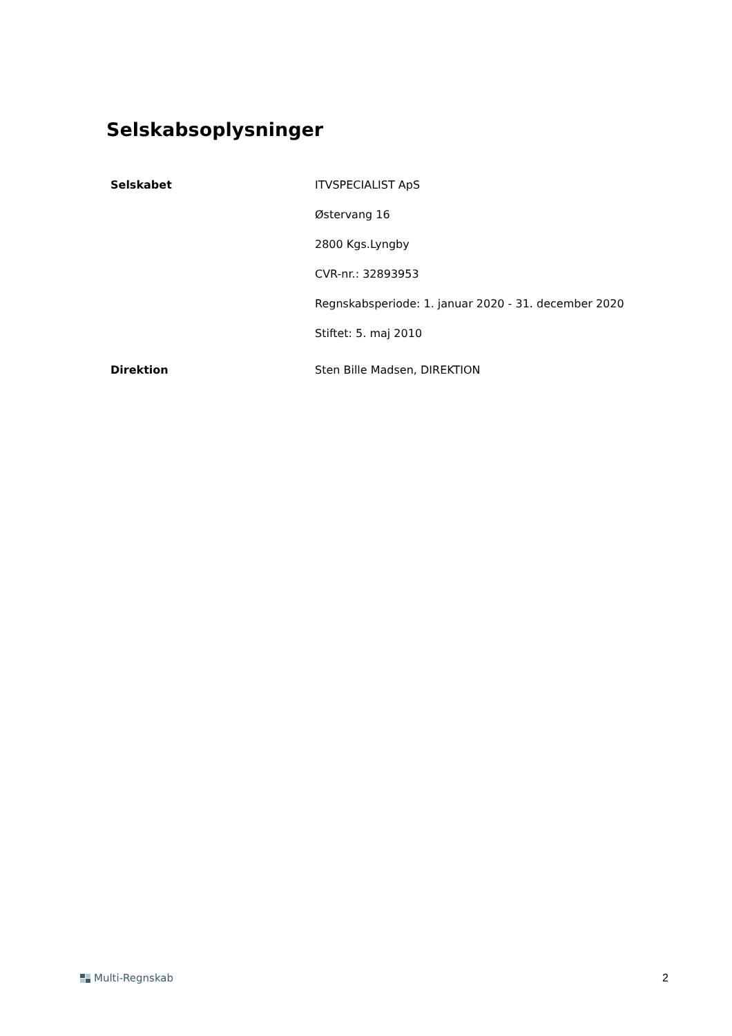Selskabsoplysninger
| Selskabet | ITVSPECIALIST ApS |
| | Østervang 16 |
| | 2800 Kgs.Lyngby |
| | CVR-nr.: 32893953 |
| | Regnskabsperiode: 1. januar 2020 - 31. december 2020 |
| | Stiftet: 5. maj 2010 |
| Direktion | Sten Bille Madsen, DIREKTION |
Multi-Regnskab 2